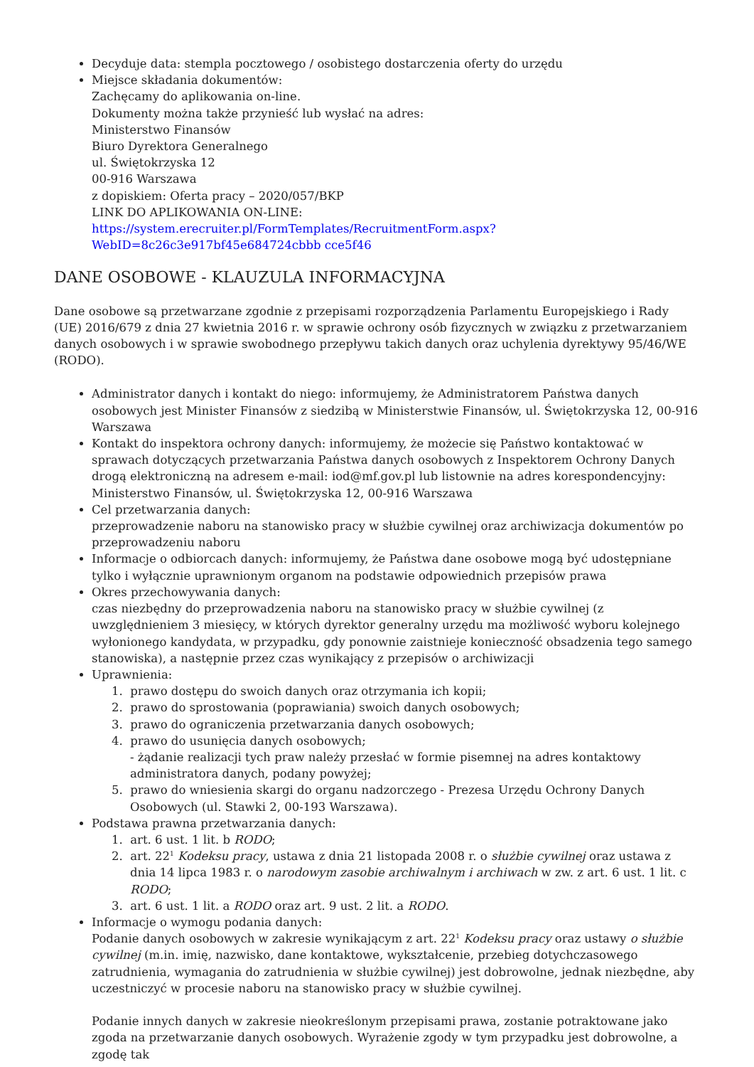Decyduje data: stempla pocztowego / osobistego dostarczenia oferty do urzędu
Miejsce składania dokumentów:
Zachęcamy do aplikowania on-line.
Dokumenty można także przynieść lub wysłać na adres:
Ministerstwo Finansów
Biuro Dyrektora Generalnego
ul. Świętokrzyska 12
00-916 Warszawa
z dopiskiem: Oferta pracy – 2020/057/BKP
LINK DO APLIKOWANIA ON-LINE:
https://system.erecruiter.pl/FormTemplates/RecruitmentForm.aspx?WebID=8c26c3e917bf45e684724cbbb cce5f46
DANE OSOBOWE - KLAUZULA INFORMACYJNA
Dane osobowe są przetwarzane zgodnie z przepisami rozporządzenia Parlamentu Europejskiego i Rady (UE) 2016/679 z dnia 27 kwietnia 2016 r. w sprawie ochrony osób fizycznych w związku z przetwarzaniem danych osobowych i w sprawie swobodnego przepływu takich danych oraz uchylenia dyrektywy 95/46/WE (RODO).
Administrator danych i kontakt do niego: informujemy, że Administratorem Państwa danych osobowych jest Minister Finansów z siedzibą w Ministerstwie Finansów, ul. Świętokrzyska 12, 00-916 Warszawa
Kontakt do inspektora ochrony danych: informujemy, że możecie się Państwo kontaktować w sprawach dotyczących przetwarzania Państwa danych osobowych z Inspektorem Ochrony Danych drogą elektroniczną na adresem e-mail: iod@mf.gov.pl lub listownie na adres korespondencyjny: Ministerstwo Finansów, ul. Świętokrzyska 12, 00-916 Warszawa
Cel przetwarzania danych:
przeprowadzenie naboru na stanowisko pracy w służbie cywilnej oraz archiwizacja dokumentów po przeprowadzeniu naboru
Informacje o odbiorcach danych: informujemy, że Państwa dane osobowe mogą być udostępniane tylko i wyłącznie uprawnionym organom na podstawie odpowiednich przepisów prawa
Okres przechowywania danych:
czas niezbędny do przeprowadzenia naboru na stanowisko pracy w służbie cywilnej (z uwzględnieniem 3 miesięcy, w których dyrektor generalny urzędu ma możliwość wyboru kolejnego wyłonionego kandydata, w przypadku, gdy ponownie zaistnieje konieczność obsadzenia tego samego stanowiska), a następnie przez czas wynikający z przepisów o archiwizacji
Uprawnienia:
1. prawo dostępu do swoich danych oraz otrzymania ich kopii;
2. prawo do sprostowania (poprawiania) swoich danych osobowych;
3. prawo do ograniczenia przetwarzania danych osobowych;
4. prawo do usunięcia danych osobowych;
- żądanie realizacji tych praw należy przesłać w formie pisemnej na adres kontaktowy administratora danych, podany powyżej;
5. prawo do wniesienia skargi do organu nadzorczego - Prezesa Urzędu Ochrony Danych Osobowych (ul. Stawki 2, 00-193 Warszawa).
Podstawa prawna przetwarzania danych:
1. art. 6 ust. 1 lit. b RODO;
2. art. 22<sup>1</sup> Kodeksu pracy, ustawa z dnia 21 listopada 2008 r. o służbie cywilnej oraz ustawa z dnia 14 lipca 1983 r. o narodowym zasobie archiwalnym i archiwach w zw. z art. 6 ust. 1 lit. c RODO;
3. art. 6 ust. 1 lit. a RODO oraz art. 9 ust. 2 lit. a RODO.
Informacje o wymogu podania danych:
Podanie danych osobowych w zakresie wynikającym z art. 22<sup>1</sup> Kodeksu pracy oraz ustawy o służbie cywilnej (m.in. imię, nazwisko, dane kontaktowe, wykształcenie, przebieg dotychczasowego zatrudnienia, wymagania do zatrudnienia w służbie cywilnej) jest dobrowolne, jednak niezbędne, aby uczestniczyć w procesie naboru na stanowisko pracy w służbie cywilnej.
Podanie innych danych w zakresie nieokreślonym przepisami prawa, zostanie potraktowane jako zgoda na przetwarzanie danych osobowych. Wyrażenie zgody w tym przypadku jest dobrowolne, a zgodę tak